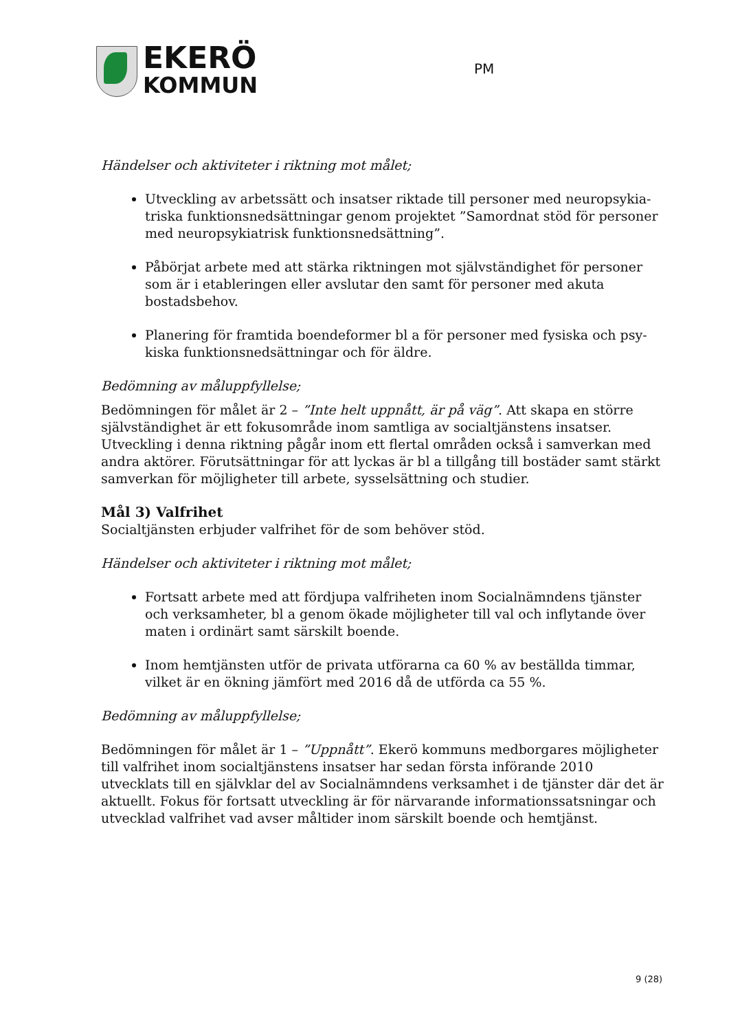EKERÖ
KOMMUN
PM
Händelser och aktiviteter i riktning mot målet;
Utveckling av arbetssätt och insatser riktade till personer med neuropsykia­triska funktionsnedsättningar genom projektet ”Samordnat stöd för personer med neuropsykiatrisk funktionsnedsättning”.
Påbörjat arbete med att stärka riktningen mot självständighet för personer som är i etableringen eller avslutar den samt för personer med akuta bostadsbehov.
Planering för framtida boendeformer bl a för personer med fysiska och psy­kiska funktionsnedsättningar och för äldre.
Bedömning av måluppfyllelse;
Bedömningen för målet är 2 – ”Inte helt uppnått, är på väg”. Att skapa en större självständighet är ett fokusområde inom samtliga av socialtjänstens insatser. Utveckling i denna riktning pågår inom ett flertal områden också i samverkan med andra aktörer. Förutsättningar för att lyckas är bl a tillgång till bostäder samt stärkt samverkan för möjligheter till arbete, sysselsättning och studier.
Mål 3) Valfrihet
Socialtjänsten erbjuder valfrihet för de som behöver stöd.
Händelser och aktiviteter i riktning mot målet;
Fortsatt arbete med att fördjupa valfriheten inom Socialnämndens tjänster och verksamheter, bl a genom ökade möjligheter till val och inflytande över maten i ordinärt samt särskilt boende.
Inom hemtjänsten utför de privata utförarna ca 60 % av beställda timmar, vilket är en ökning jämfört med 2016 då de utförda ca 55 %.
Bedömning av måluppfyllelse;
Bedömningen för målet är 1 – ”Uppnått”. Ekerö kommuns medborgares möjligheter till valfrihet inom socialtjänstens insatser har sedan första införande 2010 utvecklats till en självklar del av Socialnämndens verksamhet i de tjänster där det är aktuellt. Fokus för fortsatt utveckling är för närvarande informationssatsningar och utvecklad valfrihet vad avser måltider inom särskilt boende och hemtjänst.
9 (28)